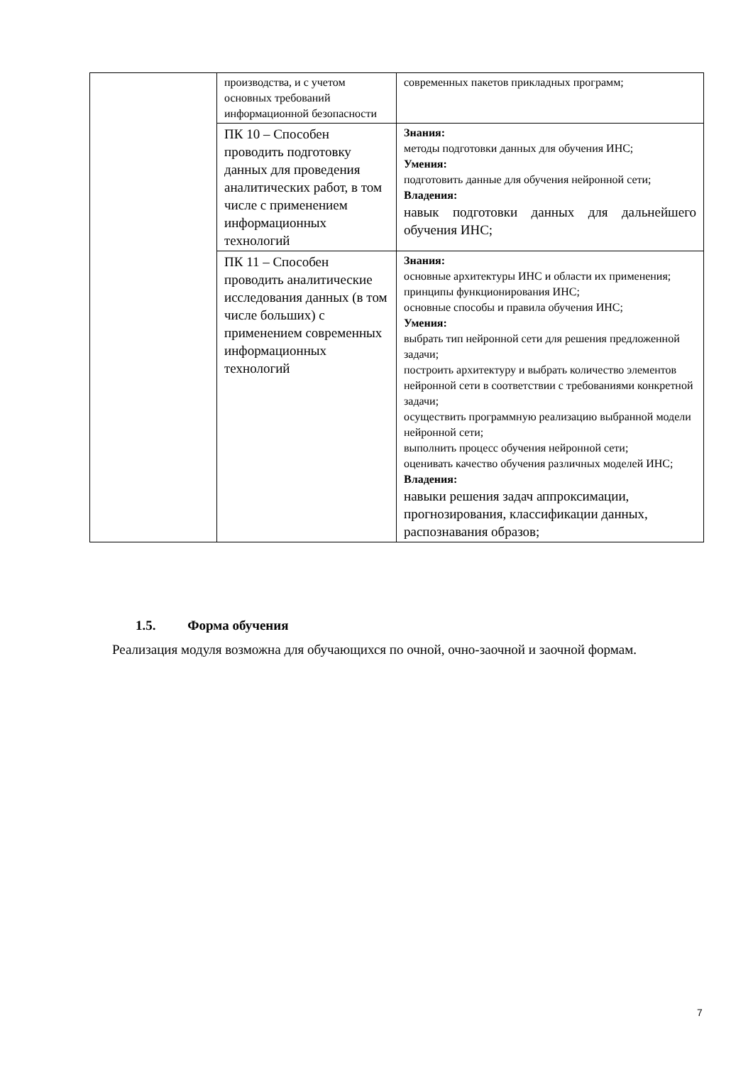| | производства, и с учетом основных требований информационной безопасности | современных пакетов прикладных программ; |
| | ПК 10 – Способен проводить подготовку данных для проведения аналитических работ, в том числе с применением информационных технологий | Знания: методы подготовки данных для обучения ИНС; Умения: подготовить данные для обучения нейронной сети; Владения: навык подготовки данных для дальнейшего обучения ИНС; |
| | ПК 11 – Способен проводить аналитические исследования данных (в том числе больших) с применением современных информационных технологий | Знания: основные архитектуры ИНС и области их применения; принципы функционирования ИНС; основные способы и правила обучения ИНС; Умения: выбрать тип нейронной сети для решения предложенной задачи; построить архитектуру и выбрать количество элементов нейронной сети в соответствии с требованиями конкретной задачи; осуществить программную реализацию выбранной модели нейронной сети; выполнить процесс обучения нейронной сети; оценивать качество обучения различных моделей ИНС; Владения: навыки решения задач аппроксимации, прогнозирования, классификации данных, распознавания образов; |
1.5. Форма обучения
Реализация модуля возможна для обучающихся по очной, очно-заочной и заочной формам.
7